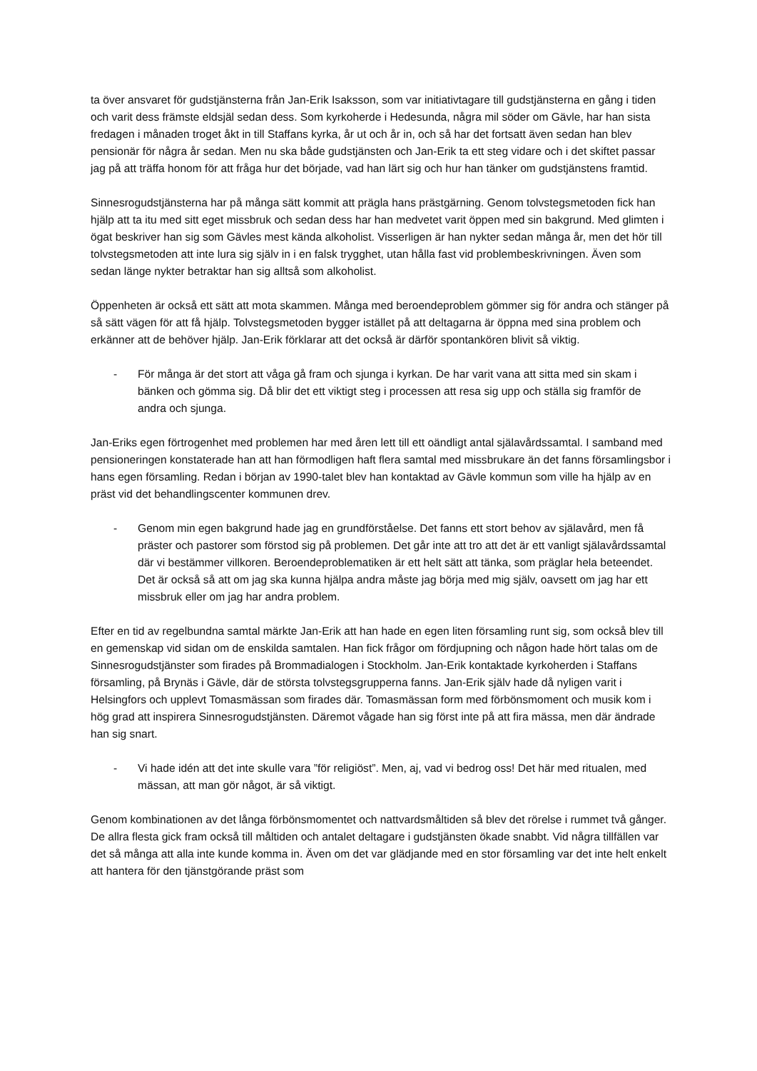ta över ansvaret för gudstjänsterna från Jan-Erik Isaksson, som var initiativtagare till gudstjänsterna en gång i tiden och varit dess främste eldsjäl sedan dess. Som kyrkoherde i Hedesunda, några mil söder om Gävle, har han sista fredagen i månaden troget åkt in till Staffans kyrka, år ut och år in, och så har det fortsatt även sedan han blev pensionär för några år sedan. Men nu ska både gudstjänsten och Jan-Erik ta ett steg vidare och i det skiftet passar jag på att träffa honom för att fråga hur det började, vad han lärt sig och hur han tänker om gudstjänstens framtid.
Sinnesrogudstjänsterna har på många sätt kommit att prägla hans prästgärning. Genom tolvstegsmetoden fick han hjälp att ta itu med sitt eget missbruk och sedan dess har han medvetet varit öppen med sin bakgrund. Med glimten i ögat beskriver han sig som Gävles mest kända alkoholist. Visserligen är han nykter sedan många år, men det hör till tolvstegsmetoden att inte lura sig själv in i en falsk trygghet, utan hålla fast vid problembeskrivningen. Även som sedan länge nykter betraktar han sig alltså som alkoholist.
Öppenheten är också ett sätt att mota skammen. Många med beroendeproblem gömmer sig för andra och stänger på så sätt vägen för att få hjälp. Tolvstegsmetoden bygger istället på att deltagarna är öppna med sina problem och erkänner att de behöver hjälp. Jan-Erik förklarar att det också är därför spontankören blivit så viktig.
- För många är det stort att våga gå fram och sjunga i kyrkan. De har varit vana att sitta med sin skam i bänken och gömma sig. Då blir det ett viktigt steg i processen att resa sig upp och ställa sig framför de andra och sjunga.
Jan-Eriks egen förtrogenhet med problemen har med åren lett till ett oändligt antal själavårdssamtal. I samband med pensioneringen konstaterade han att han förmodligen haft flera samtal med missbrukare än det fanns församlingsbor i hans egen församling. Redan i början av 1990-talet blev han kontaktad av Gävle kommun som ville ha hjälp av en präst vid det behandlingscenter kommunen drev.
- Genom min egen bakgrund hade jag en grundförståelse. Det fanns ett stort behov av själavård, men få präster och pastorer som förstod sig på problemen. Det går inte att tro att det är ett vanligt själavårdssamtal där vi bestämmer villkoren. Beroendeproblematiken är ett helt sätt att tänka, som präglar hela beteendet. Det är också så att om jag ska kunna hjälpa andra måste jag börja med mig själv, oavsett om jag har ett missbruk eller om jag har andra problem.
Efter en tid av regelbundna samtal märkte Jan-Erik att han hade en egen liten församling runt sig, som också blev till en gemenskap vid sidan om de enskilda samtalen. Han fick frågor om fördjupning och någon hade hört talas om de Sinnesrogudstjänster som firades på Brommadialogen i Stockholm. Jan-Erik kontaktade kyrkoherden i Staffans församling, på Brynäs i Gävle, där de största tolvstegsgrupperna fanns. Jan-Erik själv hade då nyligen varit i Helsingfors och upplevt Tomasmässan som firades där. Tomasmässan form med förbönsmoment och musik kom i hög grad att inspirera Sinnesrogudstjänsten. Däremot vågade han sig först inte på att fira mässa, men där ändrade han sig snart.
- Vi hade idén att det inte skulle vara ”för religiöst”. Men, aj, vad vi bedrog oss! Det här med ritualen, med mässan, att man gör något, är så viktigt.
Genom kombinationen av det långa förbönsmomentet och nattvardsmåltiden så blev det rörelse i rummet två gånger. De allra flesta gick fram också till måltiden och antalet deltagare i gudstjänsten ökade snabbt. Vid några tillfällen var det så många att alla inte kunde komma in. Även om det var glädjande med en stor församling var det inte helt enkelt att hantera för den tjänstgörande präst som